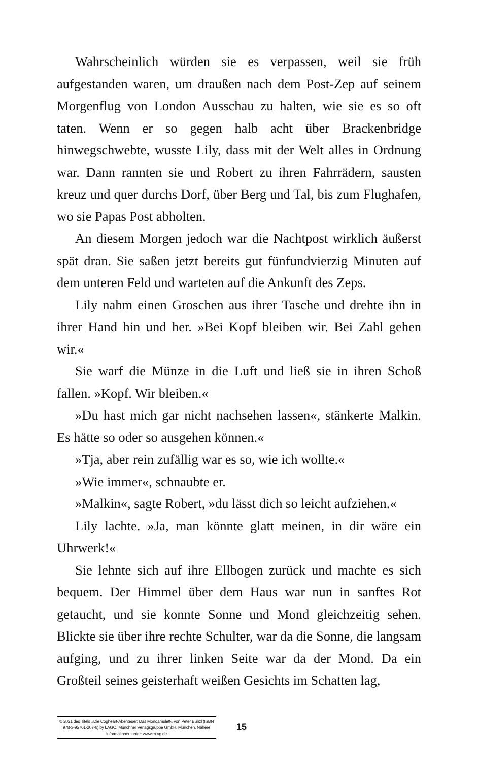Wahrscheinlich würden sie es verpassen, weil sie früh aufgestanden waren, um draußen nach dem Post-Zep auf seinem Morgenflug von London Ausschau zu halten, wie sie es so oft taten. Wenn er so gegen halb acht über Brackenbridge hinwegschwebte, wusste Lily, dass mit der Welt alles in Ordnung war. Dann rannten sie und Robert zu ihren Fahrrädern, sausten kreuz und quer durchs Dorf, über Berg und Tal, bis zum Flughafen, wo sie Papas Post abholten.
An diesem Morgen jedoch war die Nachtpost wirklich äußerst spät dran. Sie saßen jetzt bereits gut fünfundvierzig Minuten auf dem unteren Feld und warteten auf die Ankunft des Zeps.
Lily nahm einen Groschen aus ihrer Tasche und drehte ihn in ihrer Hand hin und her. »Bei Kopf bleiben wir. Bei Zahl gehen wir.«
Sie warf die Münze in die Luft und ließ sie in ihren Schoß fallen. »Kopf. Wir bleiben.«
»Du hast mich gar nicht nachsehen lassen«, stänkerte Malkin. Es hätte so oder so ausgehen können.«
»Tja, aber rein zufällig war es so, wie ich wollte.«
»Wie immer«, schnaubte er.
»Malkin«, sagte Robert, »du lässt dich so leicht aufziehen.«
Lily lachte. »Ja, man könnte glatt meinen, in dir wäre ein Uhrwerk!«
Sie lehnte sich auf ihre Ellbogen zurück und machte es sich bequem. Der Himmel über dem Haus war nun in sanftes Rot getaucht, und sie konnte Sonne und Mond gleichzeitig sehen. Blickte sie über ihre rechte Schulter, war da die Sonne, die langsam aufging, und zu ihrer linken Seite war da der Mond. Da ein Großteil seines geisterhaft weißen Gesichts im Schatten lag,
© 2021 des Titels »Die Cogheart-Abenteuer: Das Mondamulett« von Peter Bunzl (ISBN 978-3-95761-207-6) by LAGO, Münchner Verlagsgruppe GmbH, München. Nähere Informationen unter: www.m-vg.de
15